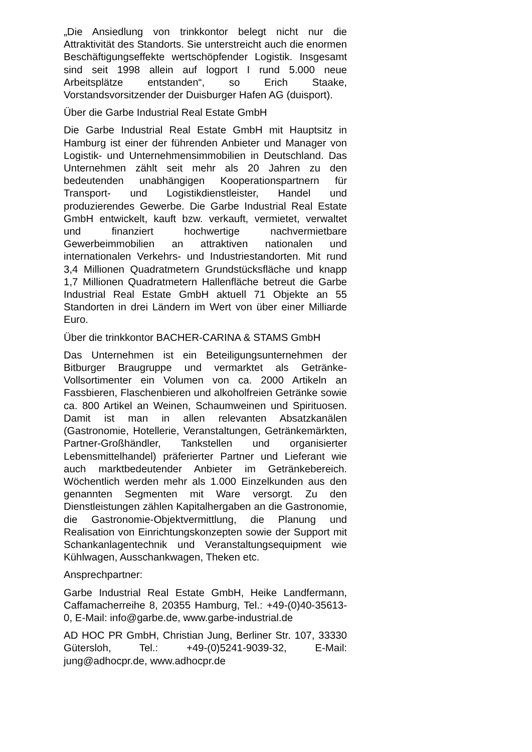„Die Ansiedlung von trinkkontor belegt nicht nur die Attraktivität des Standorts. Sie unterstreicht auch die enormen Beschäftigungseffekte wertschöpfender Logistik. Insgesamt sind seit 1998 allein auf logport I rund 5.000 neue Arbeitsplätze entstanden“, so Erich Staake, Vorstandsvorsitzender der Duisburger Hafen AG (duisport).
Über die Garbe Industrial Real Estate GmbH
Die Garbe Industrial Real Estate GmbH mit Hauptsitz in Hamburg ist einer der führenden Anbieter und Manager von Logistik- und Unternehmensimmobilien in Deutschland. Das Unternehmen zählt seit mehr als 20 Jahren zu den bedeutenden unabhängigen Kooperationspartnern für Transport- und Logistikdienstleister, Handel und produzierendes Gewerbe. Die Garbe Industrial Real Estate GmbH entwickelt, kauft bzw. verkauft, vermietet, verwaltet und finanziert hochwertige nachvermietbare Gewerbeimmobilien an attraktiven nationalen und internationalen Verkehrs- und Industriestandorten. Mit rund 3,4 Millionen Quadratmetern Grundstücksfläche und knapp 1,7 Millionen Quadratmetern Hallenfläche betreut die Garbe Industrial Real Estate GmbH aktuell 71 Objekte an 55 Standorten in drei Ländern im Wert von über einer Milliarde Euro.
Über die trinkkontor BACHER-CARINA & STAMS GmbH
Das Unternehmen ist ein Beteiligungsunternehmen der Bitburger Braugruppe und vermarktet als Getränke-Vollsortimenter ein Volumen von ca. 2000 Artikeln an Fassbieren, Flaschenbieren und alkoholfreien Getränke sowie ca. 800 Artikel an Weinen, Schaumweinen und Spirituosen. Damit ist man in allen relevanten Absatzkanälen (Gastronomie, Hotellerie, Veranstaltungen, Getränkemärkten, Partner-Großhändler, Tankstellen und organisierter Lebensmittelhandel) präferierter Partner und Lieferant wie auch marktbedeutender Anbieter im Getränkebereich. Wöchentlich werden mehr als 1.000 Einzelkunden aus den genannten Segmenten mit Ware versorgt. Zu den Dienstleistungen zählen Kapitalhergaben an die Gastronomie, die Gastronomie-Objektvermittlung, die Planung und Realisation von Einrichtungskonzepten sowie der Support mit Schankanlagentechnik und Veranstaltungsequipment wie Kühlwagen, Ausschankwagen, Theken etc.
Ansprechpartner:
Garbe Industrial Real Estate GmbH, Heike Landfermann, Caffamacherreihe 8, 20355 Hamburg, Tel.: +49-(0)40-35613-0, E-Mail: info@garbe.de, www.garbe-industrial.de
AD HOC PR GmbH, Christian Jung, Berliner Str. 107, 33330 Gütersloh, Tel.: +49-(0)5241-9039-32, E-Mail: jung@adhocpr.de, www.adhocpr.de